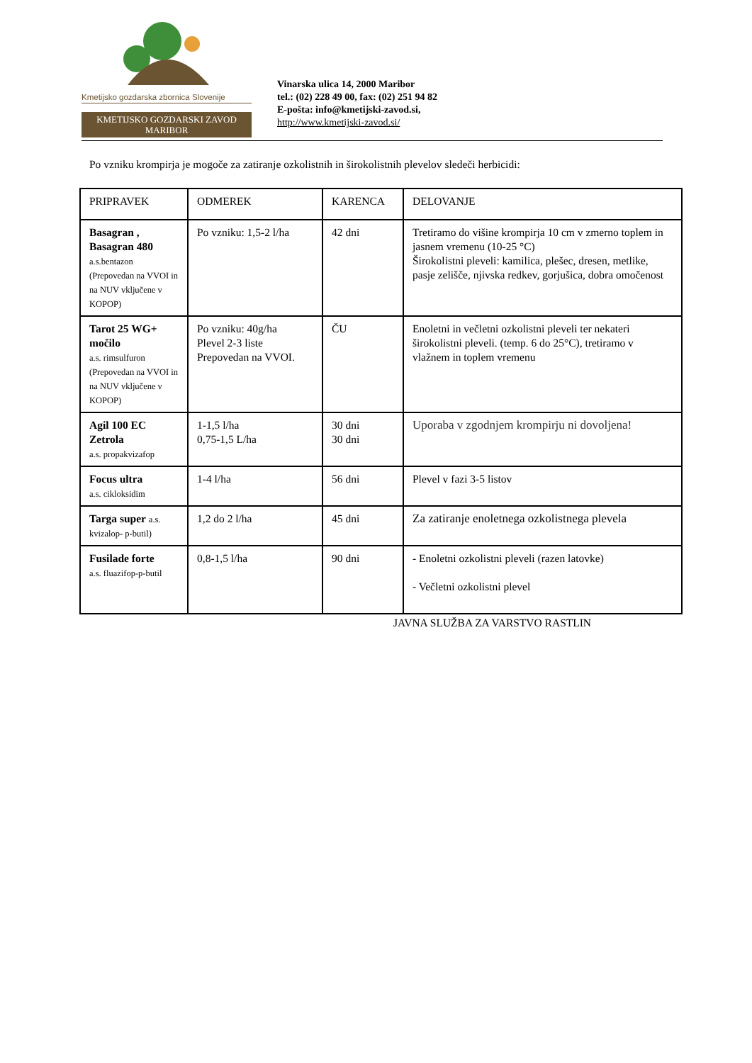Kmetijsko gozdarska zbornica Slovenije
KMETIJSKO GOZDARSKI ZAVOD
MARIBOR
Vinarska ulica 14, 2000 Maribor
tel.: (02) 228 49 00, fax: (02) 251 94 82
E-pošta: info@kmetijski-zavod.si,
http://www.kmetijski-zavod.si/
Po vzniku krompirja je mogoče za zatiranje ozkolistnih in širokolistnih plevelov sledeči herbicidi:
| PRIPRAVEK | ODMEREK | KARENCA | DELOVANJE |
| --- | --- | --- | --- |
| Basagran , Basagran 480 a.s.bentazon (Prepovedan na VVOI in na NUV vključene v KOPOP) | Po vzniku: 1,5-2 l/ha | 42 dni | Tretiramo do višine krompirja 10 cm v zmerno toplem in jasnem vremenu (10-25 °C) Širokolistni pleveli: kamilica, plešec, dresen, metlike, pasje zelišče, njivska redkev, gorjušica, dobra omočenost |
| Tarot 25 WG+ močilo a.s. rimsulfuron (Prepovedan na VVOI in na NUV vključene v KOPOP) | Po vzniku: 40g/ha Plevel 2-3 liste Prepovedan na VVOI. | ČU | Enoletni in večletni ozkolistni pleveli ter nekateri širokolistni pleveli. (temp. 6 do 25°C), tretiramo v vlažnem in toplem vremenu |
| Agil 100 EC Zetrola a.s. propakvizafop | 1-1,5 l/ha 0,75-1,5 L/ha | 30 dni 30 dni | Uporaba v zgodnjem krompirju ni dovoljena! |
| Focus ultra a.s. cikloksidim | 1-4 l/ha | 56 dni | Plevel v fazi 3-5 listov |
| Targa super a.s. kvizalop- p-butil) | 1,2 do 2 l/ha | 45 dni | Za zatiranje enoletnega ozkolistnega plevela |
| Fusilade forte a.s. fluazifop-p-butil | 0,8-1,5 l/ha | 90 dni | - Enoletni ozkolistni pleveli (razen latovke) - Večletni ozkolistni plevel |
JAVNA SLUŽBA ZA VARSTVO RASTLIN